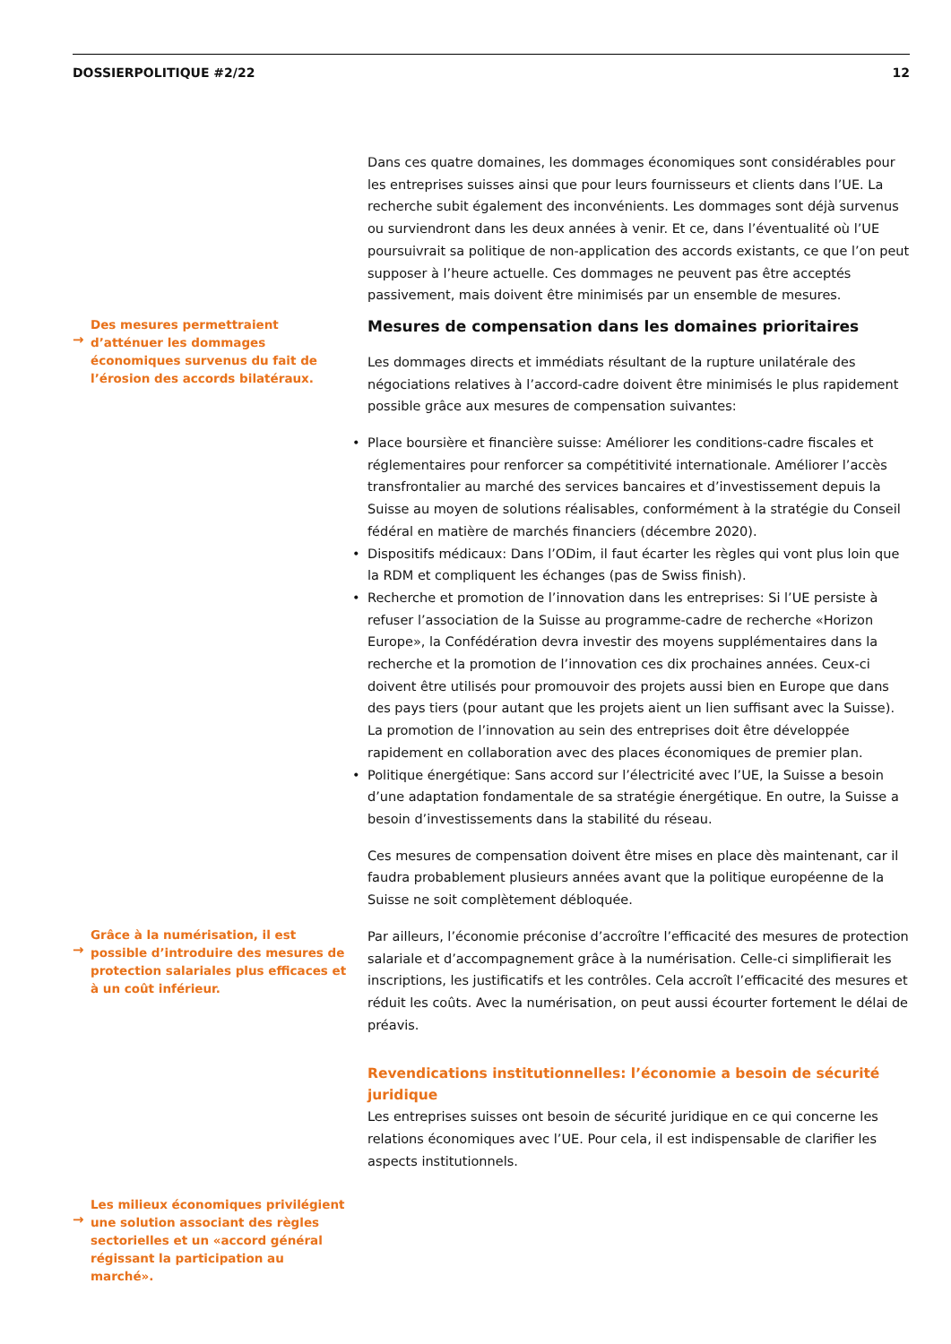DOSSIERPOLITIQUE #2/22 12
Dans ces quatre domaines, les dommages économiques sont considérables pour les entreprises suisses ainsi que pour leurs fournisseurs et clients dans l’UE. La recherche subit également des inconvénients. Les dommages sont déjà survenus ou surviendront dans les deux années à venir. Et ce, dans l’éventualité où l’UE poursuivrait sa politique de non-application des accords existants, ce que l’on peut supposer à l’heure actuelle. Ces dommages ne peuvent pas être acceptés passivement, mais doivent être minimisés par un ensemble de mesures.
→
Des mesures permettraient d’atténuer les dommages économiques survenus du fait de l’érosion des accords bilatéraux.
Mesures de compensation dans les domaines prioritaires
Les dommages directs et immédiats résultant de la rupture unilatérale des négociations relatives à l’accord-cadre doivent être minimisés le plus rapidement possible grâce aux mesures de compensation suivantes:
• Place boursière et financière suisse: Améliorer les conditions-cadre fiscales et réglementaires pour renforcer sa compétitivité internationale. Améliorer l’accès transfrontalier au marché des services bancaires et d’investissement depuis la Suisse au moyen de solutions réalisables, conformément à la stratégie du Conseil fédéral en matière de marchés financiers (décembre 2020).
• Dispositifs médicaux: Dans l’ODim, il faut écarter les règles qui vont plus loin que la RDM et compliquent les échanges (pas de Swiss finish).
• Recherche et promotion de l’innovation dans les entreprises: Si l’UE persiste à refuser l’association de la Suisse au programme-cadre de recherche «Horizon Europe», la Confédération devra investir des moyens supplémentaires dans la recherche et la promotion de l’innovation ces dix prochaines années. Ceux-ci doivent être utilisés pour promouvoir des projets aussi bien en Europe que dans des pays tiers (pour autant que les projets aient un lien suffisant avec la Suisse). La promotion de l’innovation au sein des entreprises doit être développée rapidement en collaboration avec des places économiques de premier plan.
• Politique énergétique: Sans accord sur l’électricité avec l’UE, la Suisse a besoin d’une adaptation fondamentale de sa stratégie énergétique. En outre, la Suisse a besoin d’investissements dans la stabilité du réseau.
Ces mesures de compensation doivent être mises en place dès maintenant, car il faudra probablement plusieurs années avant que la politique européenne de la Suisse ne soit complètement débloquée.
→
Grâce à la numérisation, il est possible d’introduire des mesures de protection salariales plus efficaces et à un coût inférieur.
Par ailleurs, l’économie préconise d’accroître l’efficacité des mesures de protection salariale et d’accompagnement grâce à la numérisation. Celle-ci simplifierait les inscriptions, les justificatifs et les contrôles. Cela accroît l’efficacité des mesures et réduit les coûts. Avec la numérisation, on peut aussi écourter fortement le délai de préavis.
Revendications institutionnelles: l’économie a besoin de sécurité juridique
Les entreprises suisses ont besoin de sécurité juridique en ce qui concerne les relations économiques avec l’UE. Pour cela, il est indispensable de clarifier les aspects institutionnels.
→
Les milieux économiques privilégient une solution associant des règles sectorielles et un «accord général régissant la participation au marché».